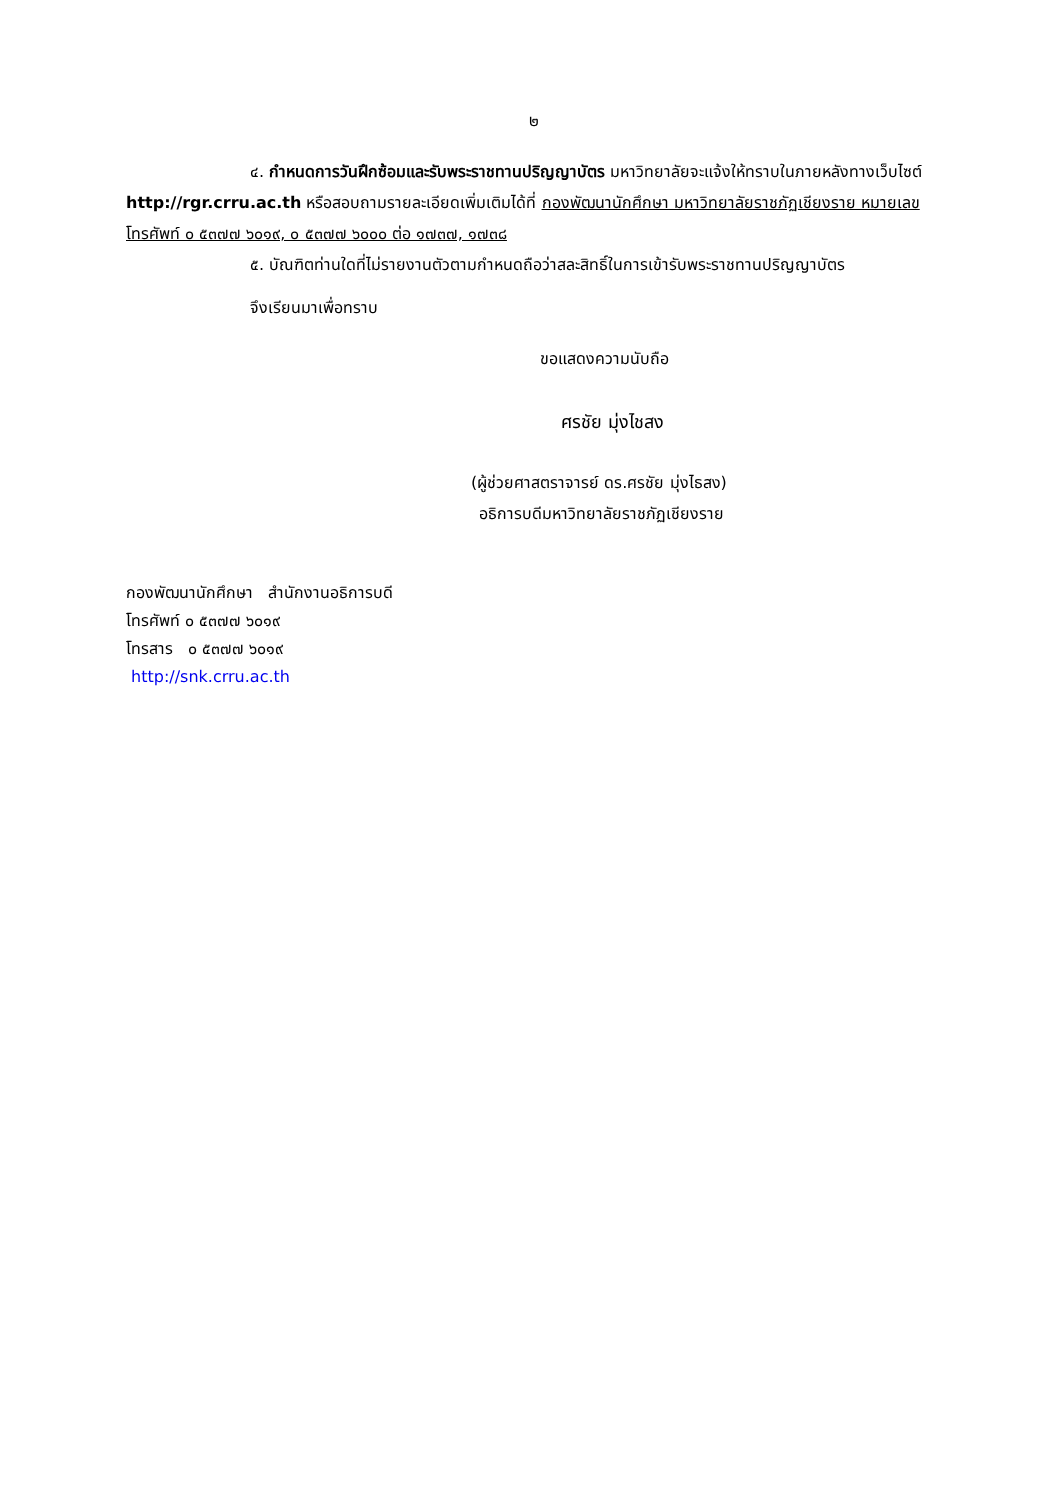๒
๔. กำหนดการวันฝึกซ้อมและรับพระราชทานปริญญาบัตร มหาวิทยาลัยจะแจ้งให้ทราบในภายหลังทางเว็บไซต์ http://rgr.crru.ac.th หรือสอบถามรายละเอียดเพิ่มเติมได้ที่ กองพัฒนานักศึกษา มหาวิทยาลัยราชภัฏเชียงราย หมายเลขโทรศัพท์ ๐ ๕๓๗๗ ๖๐๑๙, ๐ ๕๓๗๗ ๖๐๐๐ ต่อ ๑๗๓๗, ๑๗๓๘
๕. บัณฑิตท่านใดที่ไม่รายงานตัวตามกำหนดถือว่าสละสิทธิ์ในการเข้ารับพระราชทานปริญญาบัตร
จึงเรียนมาเพื่อทราบ
ขอแสดงความนับถือ
ศรชัย มุ่งไชสง
(ผู้ช่วยศาสตราจารย์ ดร.ศรชัย มุ่งไธสง)
อธิการบดีมหาวิทยาลัยราชภัฏเชียงราย
กองพัฒนานักศึกษา สำนักงานอธิการบดี
โทรศัพท์ ๐ ๕๓๗๗ ๖๐๑๙
โทรสาร ๐ ๕๓๗๗ ๖๐๑๙
http://snk.crru.ac.th